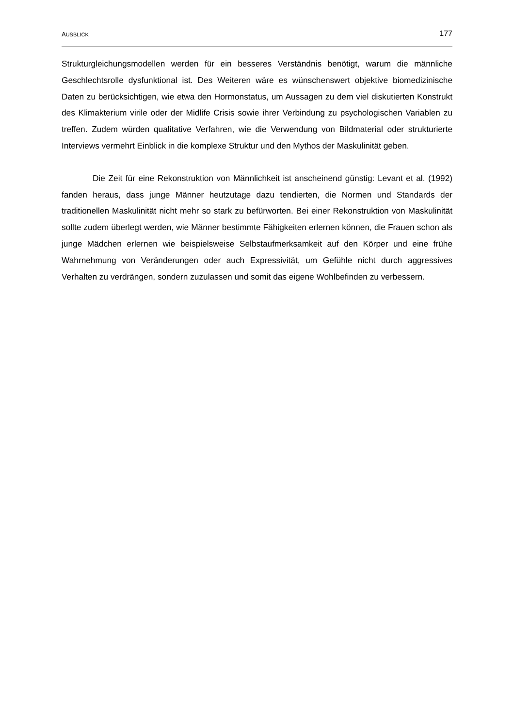AUSBLICK
177
Strukturgleichungsmodellen werden für ein besseres Verständnis benötigt, warum die männliche Geschlechtsrolle dysfunktional ist. Des Weiteren wäre es wünschenswert objektive biomedizinische Daten zu berücksichtigen, wie etwa den Hormonstatus, um Aussagen zu dem viel diskutierten Konstrukt des Klimakterium virile oder der Midlife Crisis sowie ihrer Verbindung zu psychologischen Variablen zu treffen. Zudem würden qualitative Verfahren, wie die Verwendung von Bildmaterial oder strukturierte Interviews vermehrt Einblick in die komplexe Struktur und den Mythos der Maskulinität geben.
Die Zeit für eine Rekonstruktion von Männlichkeit ist anscheinend günstig: Levant et al. (1992) fanden heraus, dass junge Männer heutzutage dazu tendierten, die Normen und Standards der traditionellen Maskulinität nicht mehr so stark zu befürworten. Bei einer Rekonstruktion von Maskulinität sollte zudem überlegt werden, wie Männer bestimmte Fähigkeiten erlernen können, die Frauen schon als junge Mädchen erlernen wie beispielsweise Selbstaufmerksamkeit auf den Körper und eine frühe Wahrnehmung von Veränderungen oder auch Expressivität, um Gefühle nicht durch aggressives Verhalten zu verdrängen, sondern zuzulassen und somit das eigene Wohlbefinden zu verbessern.